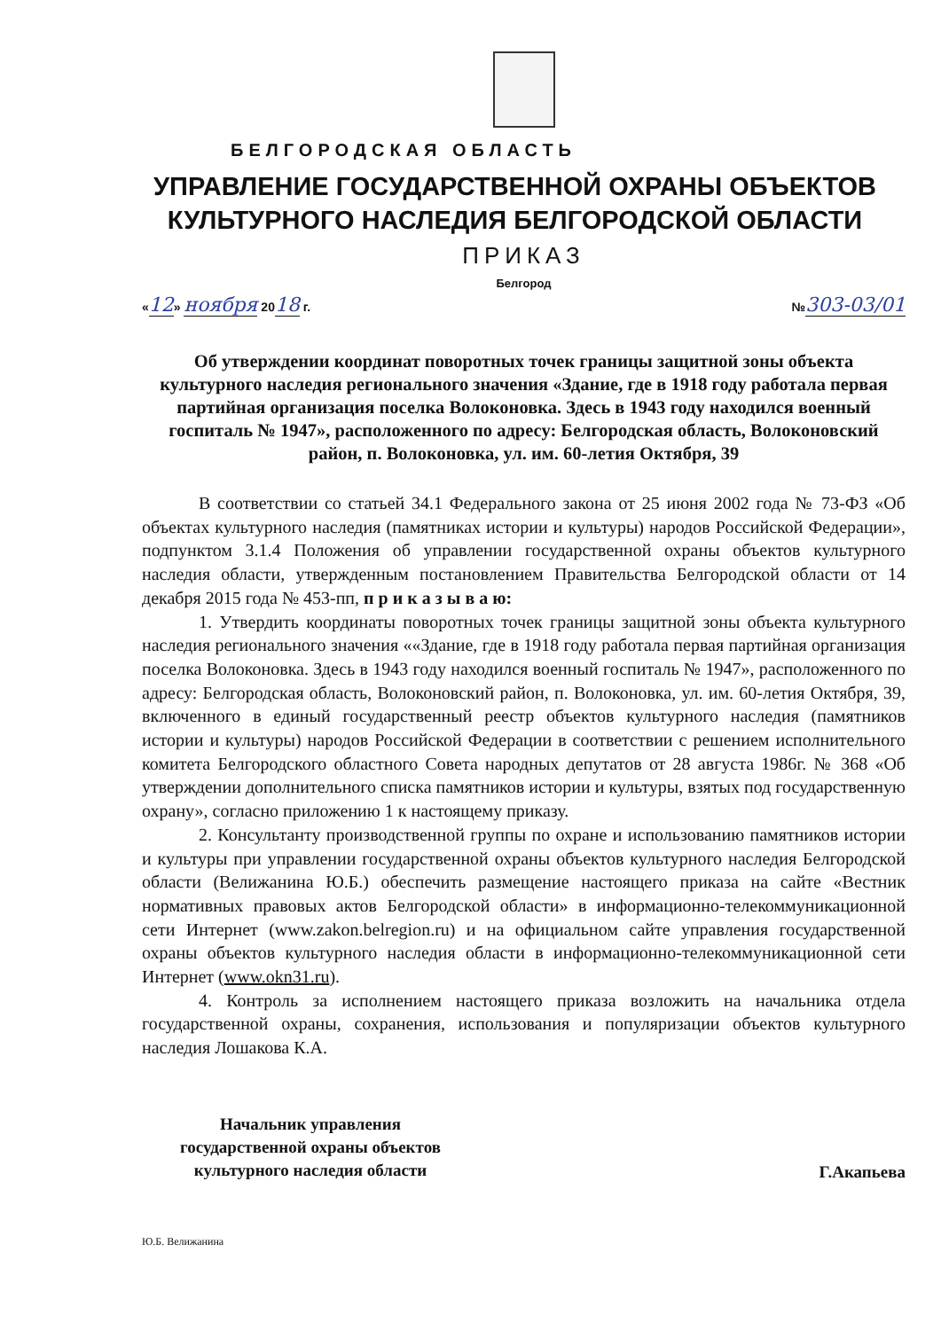БЕЛГОРОДСКАЯ ОБЛАСТЬ
УПРАВЛЕНИЕ ГОСУДАРСТВЕННОЙ ОХРАНЫ ОБЪЕКТОВ
КУЛЬТУРНОГО НАСЛЕДИЯ БЕЛГОРОДСКОЙ ОБЛАСТИ
ПРИКАЗ
Белгород
«12» ноября 2018 г. №303-03/01
Об утверждении координат поворотных точек границы защитной зоны объекта культурного наследия регионального значения «Здание, где в 1918 году работала первая партийная организация поселка Волоконовка. Здесь в 1943 году находился военный госпиталь № 1947», расположенного по адресу: Белгородская область, Волоконовский район, п. Волоконовка, ул. им. 60-летия Октября, 39
В соответствии со статьей 34.1 Федерального закона от 25 июня 2002 года № 73-ФЗ «Об объектах культурного наследия (памятниках истории и культуры) народов Российской Федерации», подпунктом 3.1.4 Положения об управлении государственной охраны объектов культурного наследия области, утвержденным постановлением Правительства Белгородской области от 14 декабря 2015 года № 453-пп, п р и к а з ы в а ю:
1. Утвердить координаты поворотных точек границы защитной зоны объекта культурного наследия регионального значения ««Здание, где в 1918 году работала первая партийная организация поселка Волоконовка. Здесь в 1943 году находился военный госпиталь № 1947», расположенного по адресу: Белгородская область, Волоконовский район, п. Волоконовка, ул. им. 60-летия Октября, 39, включенного в единый государственный реестр объектов культурного наследия (памятников истории и культуры) народов Российской Федерации в соответствии с решением исполнительного комитета Белгородского областного Совета народных депутатов от 28 августа 1986г. № 368 «Об утверждении дополнительного списка памятников истории и культуры, взятых под государственную охрану», согласно приложению 1 к настоящему приказу.
2. Консультанту производственной группы по охране и использованию памятников истории и культуры при управлении государственной охраны объектов культурного наследия Белгородской области (Велижанина Ю.Б.) обеспечить размещение настоящего приказа на сайте «Вестник нормативных правовых актов Белгородской области» в информационно-телекоммуникационной сети Интернет (www.zakon.belregion.ru) и на официальном сайте управления государственной охраны объектов культурного наследия области в информационно-телекоммуникационной сети Интернет (www.okn31.ru).
4. Контроль за исполнением настоящего приказа возложить на начальника отдела государственной охраны, сохранения, использования и популяризации объектов культурного наследия Лошакова К.А.
Начальник управления
государственной охраны объектов
культурного наследия области
Г.Акапьева
Ю.Б. Велижанина